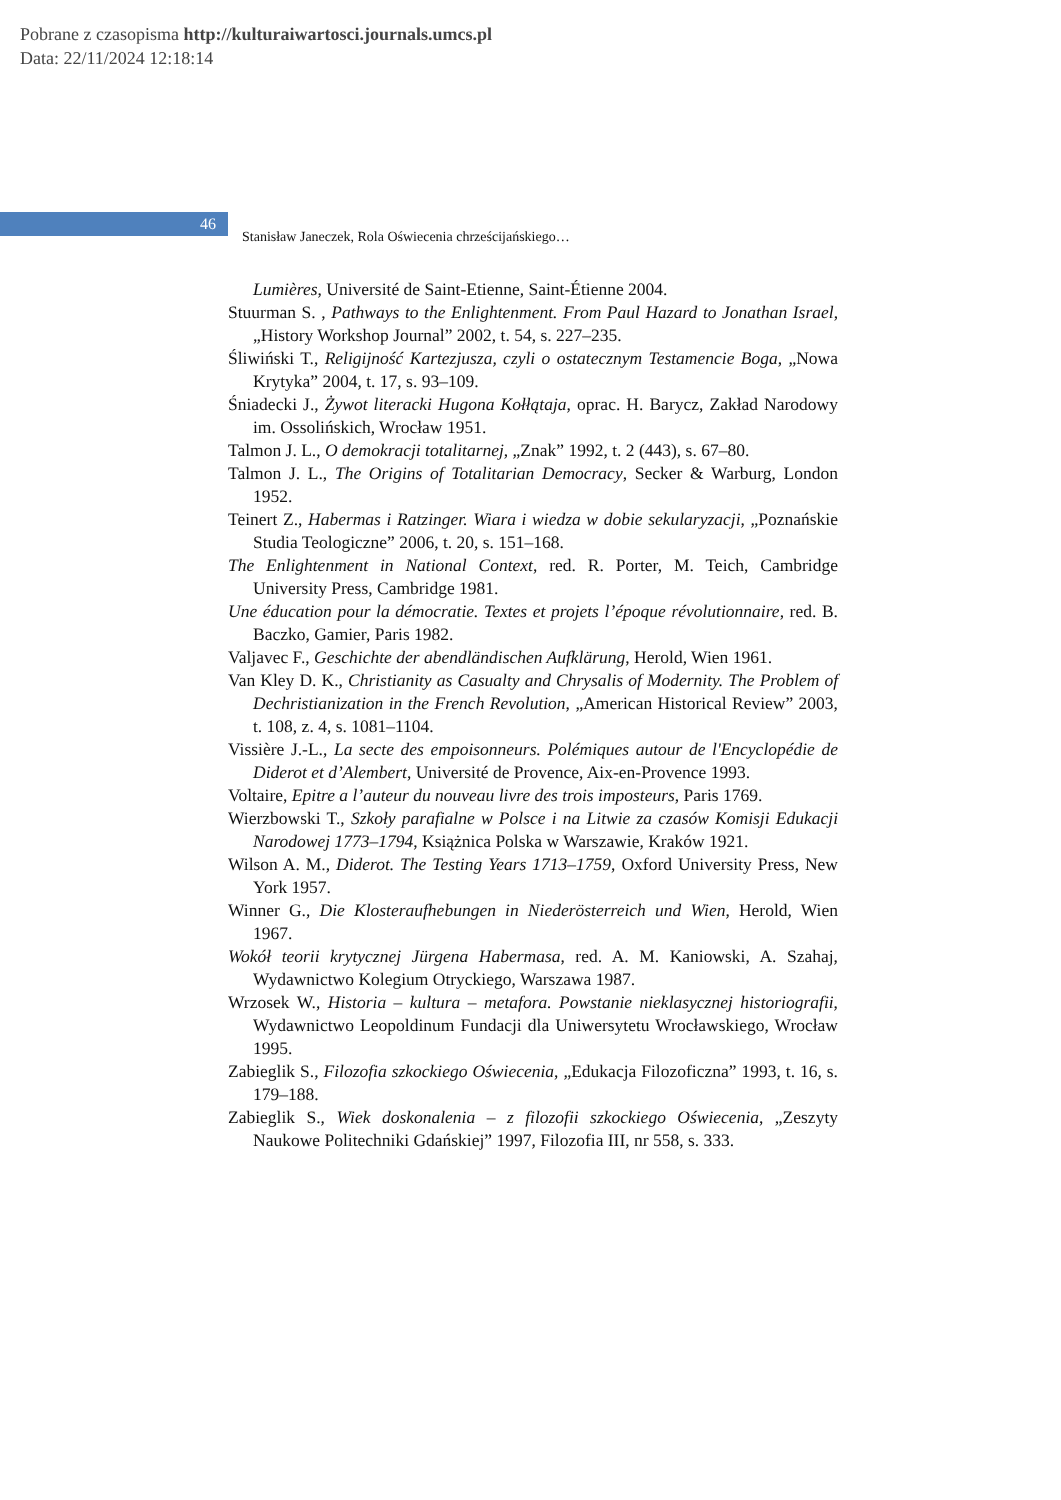Pobrane z czasopisma http://kulturaiwartosci.journals.umcs.pl
Data: 22/11/2024 12:18:14
46 Stanisław Janeczek, Rola Oświecenia chrześcijańskiego…
Lumières, Université de Saint-Etienne, Saint-Étienne 2004.
Stuurman S. , Pathways to the Enlightenment. From Paul Hazard to Jonathan Israel, „History Workshop Journal” 2002, t. 54, s. 227–235.
Śliwiński T., Religijność Kartezjusza, czyli o ostatecznym Testamencie Boga, „Nowa Krytyka” 2004, t. 17, s. 93–109.
Śniadecki J., Żywot literacki Hugona Kołłątaja, oprac. H. Barycz, Zakład Narodowy im. Ossolińskich, Wrocław 1951.
Talmon J. L., O demokracji totalitarnej, „Znak” 1992, t. 2 (443), s. 67–80.
Talmon J. L., The Origins of Totalitarian Democracy, Secker & Warburg, London 1952.
Teinert Z., Habermas i Ratzinger. Wiara i wiedza w dobie sekularyzacji, „Poznańskie Studia Teologiczne” 2006, t. 20, s. 151–168.
The Enlightenment in National Context, red. R. Porter, M. Teich, Cambridge University Press, Cambridge 1981.
Une éducation pour la démocratie. Textes et projets l’époque révolutionnaire, red. B. Baczko, Gamier, Paris 1982.
Valjavec F., Geschichte der abendländischen Aufklärung, Herold, Wien 1961.
Van Kley D. K., Christianity as Casualty and Chrysalis of Modernity. The Problem of Dechristianization in the French Revolution, „American Historical Review” 2003, t. 108, z. 4, s. 1081–1104.
Vissière J.-L., La secte des empoisonneurs. Polémiques autour de l'Encyclopédie de Diderot et d’Alembert, Université de Provence, Aix-en-Provence 1993.
Voltaire, Epitre a l’auteur du nouveau livre des trois imposteurs, Paris 1769.
Wierzbowski T., Szkoły parafialne w Polsce i na Litwie za czasów Komisji Edukacji Narodowej 1773–1794, Książnica Polska w Warszawie, Kraków 1921.
Wilson A. M., Diderot. The Testing Years 1713–1759, Oxford University Press, New York 1957.
Winner G., Die Klosteraufhebungen in Niederösterreich und Wien, Herold, Wien 1967.
Wokół teorii krytycznej Jürgena Habermasa, red. A. M. Kaniowski, A. Szahaj, Wydawnictwo Kolegium Otryckiego, Warszawa 1987.
Wrzosek W., Historia – kultura – metafora. Powstanie nieklasycznej historiografii, Wydawnictwo Leopoldinum Fundacji dla Uniwersytetu Wrocławskiego, Wrocław 1995.
Zabieglik S., Filozofia szkockiego Oświecenia, „Edukacja Filozoficzna” 1993, t. 16, s. 179–188.
Zabieglik S., Wiek doskonalenia – z filozofii szkockiego Oświecenia, „Zeszyty Naukowe Politechniki Gdańskiej” 1997, Filozofia III, nr 558, s. 333.